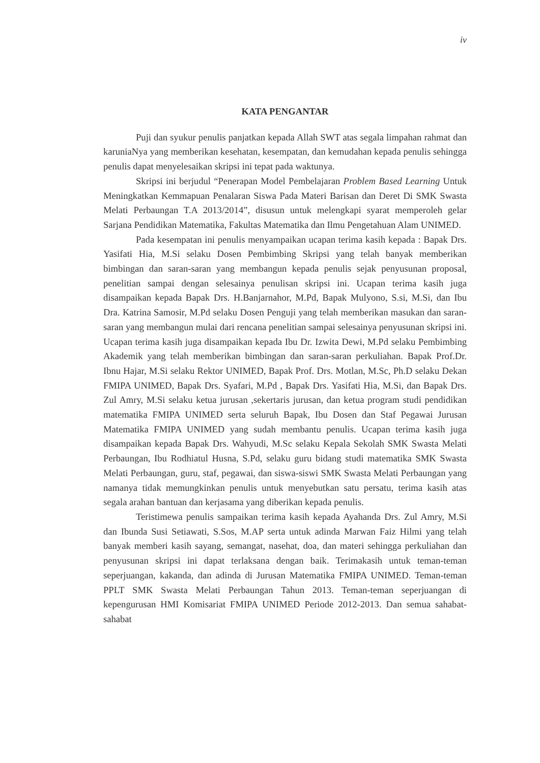iv
KATA PENGANTAR
Puji dan syukur penulis panjatkan kepada Allah SWT atas segala limpahan rahmat dan karuniaNya yang memberikan kesehatan, kesempatan, dan kemudahan kepada penulis sehingga penulis dapat menyelesaikan skripsi ini tepat pada waktunya.
Skripsi ini berjudul “Penerapan Model Pembelajaran Problem Based Learning Untuk Meningkatkan Kemmapuan Penalaran Siswa Pada Materi Barisan dan Deret Di SMK Swasta Melati Perbaungan T.A 2013/2014”, disusun untuk melengkapi syarat memperoleh gelar Sarjana Pendidikan Matematika, Fakultas Matematika dan Ilmu Pengetahuan Alam UNIMED.
Pada kesempatan ini penulis menyampaikan ucapan terima kasih kepada : Bapak Drs. Yasifati Hia, M.Si selaku Dosen Pembimbing Skripsi yang telah banyak memberikan bimbingan dan saran-saran yang membangun kepada penulis sejak penyusunan proposal, penelitian sampai dengan selesainya penulisan skripsi ini. Ucapan terima kasih juga disampaikan kepada Bapak Drs. H.Banjarnahor, M.Pd, Bapak Mulyono, S.si, M.Si, dan Ibu Dra. Katrina Samosir, M.Pd selaku Dosen Penguji yang telah memberikan masukan dan saran-saran yang membangun mulai dari rencana penelitian sampai selesainya penyusunan skripsi ini. Ucapan terima kasih juga disampaikan kepada Ibu Dr. Izwita Dewi, M.Pd selaku Pembimbing Akademik yang telah memberikan bimbingan dan saran-saran perkuliahan. Bapak Prof.Dr. Ibnu Hajar, M.Si selaku Rektor UNIMED, Bapak Prof. Drs. Motlan, M.Sc, Ph.D selaku Dekan FMIPA UNIMED, Bapak Drs. Syafari, M.Pd , Bapak Drs. Yasifati Hia, M.Si, dan Bapak Drs. Zul Amry, M.Si selaku ketua jurusan ,sekertaris jurusan, dan ketua program studi pendidikan matematika FMIPA UNIMED serta seluruh Bapak, Ibu Dosen dan Staf Pegawai Jurusan Matematika FMIPA UNIMED yang sudah membantu penulis. Ucapan terima kasih juga disampaikan kepada Bapak Drs. Wahyudi, M.Sc selaku Kepala Sekolah SMK Swasta Melati Perbaungan, Ibu Rodhiatul Husna, S.Pd, selaku guru bidang studi matematika SMK Swasta Melati Perbaungan, guru, staf, pegawai, dan siswa-siswi SMK Swasta Melati Perbaungan yang namanya tidak memungkinkan penulis untuk menyebutkan satu persatu, terima kasih atas segala arahan bantuan dan kerjasama yang diberikan kepada penulis.
Teristimewa penulis sampaikan terima kasih kepada Ayahanda Drs. Zul Amry, M.Si dan Ibunda Susi Setiawati, S.Sos, M.AP serta untuk adinda Marwan Faiz Hilmi yang telah banyak memberi kasih sayang, semangat, nasehat, doa, dan materi sehingga perkuliahan dan penyusunan skripsi ini dapat terlaksana dengan baik. Terimakasih untuk teman-teman seperjuangan, kakanda, dan adinda di Jurusan Matematika FMIPA UNIMED. Teman-teman PPLT SMK Swasta Melati Perbaungan Tahun 2013. Teman-teman seperjuangan di kepengurusan HMI Komisariat FMIPA UNIMED Periode 2012-2013. Dan semua sahabat-sahabat